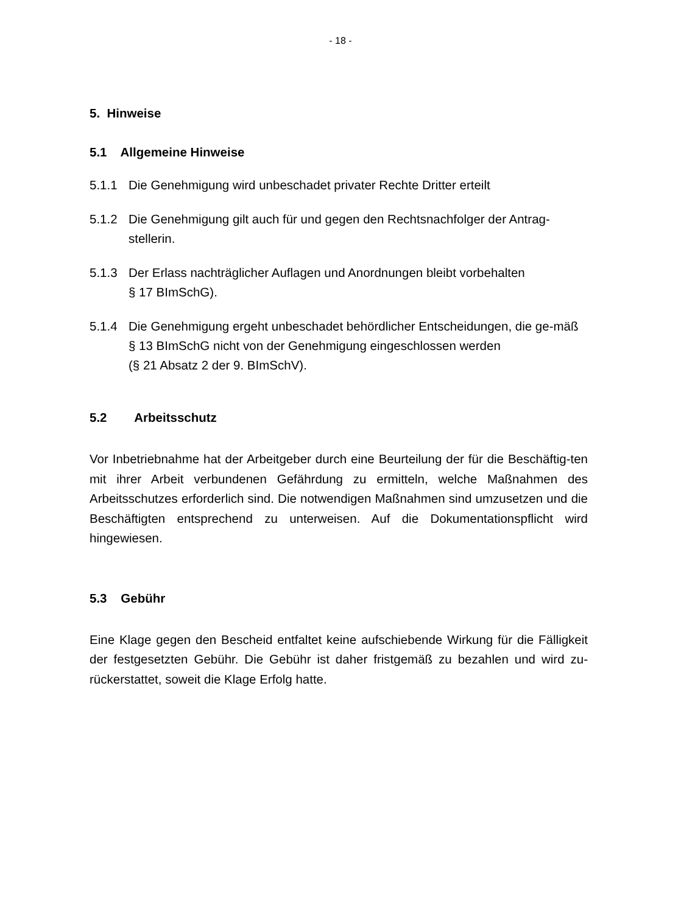- 18 -
5. Hinweise
5.1 Allgemeine Hinweise
5.1.1 Die Genehmigung wird unbeschadet privater Rechte Dritter erteilt
5.1.2 Die Genehmigung gilt auch für und gegen den Rechtsnachfolger der Antrag-stellerin.
5.1.3 Der Erlass nachträglicher Auflagen und Anordnungen bleibt vorbehalten
§ 17 BImSchG).
5.1.4 Die Genehmigung ergeht unbeschadet behördlicher Entscheidungen, die ge-mäß § 13 BImSchG nicht von der Genehmigung eingeschlossen werden
(§ 21 Absatz 2 der 9. BImSchV).
5.2 Arbeitsschutz
Vor Inbetriebnahme hat der Arbeitgeber durch eine Beurteilung der für die Beschäftig-ten mit ihrer Arbeit verbundenen Gefährdung zu ermitteln, welche Maßnahmen des Arbeitsschutzes erforderlich sind. Die notwendigen Maßnahmen sind umzusetzen und die Beschäftigten entsprechend zu unterweisen. Auf die Dokumentationspflicht wird hingewiesen.
5.3 Gebühr
Eine Klage gegen den Bescheid entfaltet keine aufschiebende Wirkung für die Fälligkeit der festgesetzten Gebühr. Die Gebühr ist daher fristgemäß zu bezahlen und wird zu-rückerstattet, soweit die Klage Erfolg hatte.